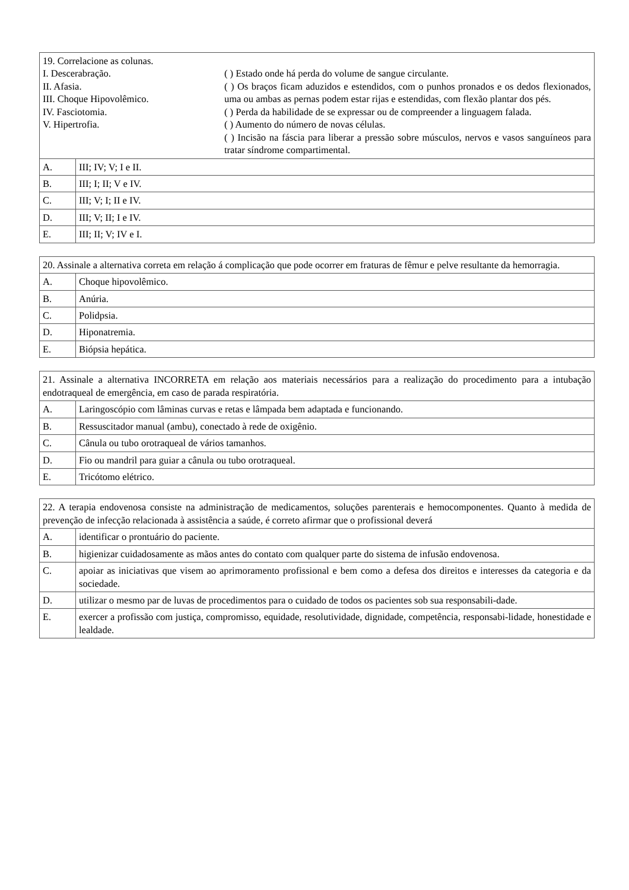| 19. Correlacione as colunas. I. Descerabração. II. Afasia. III. Choque Hipovolêmico. IV. Fasciotomia. V. Hipertrofia. ( ) Estado onde há perda do volume de sangue circulante. ( ) Os braços ficam aduzidos e estendidos, com o punhos pronados e os dedos flexionados, uma ou ambas as pernas podem estar rijas e estendidas, com flexão plantar dos pés. ( ) Perda da habilidade de se expressar ou de compreender a linguagem falada. ( ) Aumento do número de novas células. ( ) Incisão na fáscia para liberar a pressão sobre músculos, nervos e vasos sanguíneos para tratar síndrome compartimental. | |
| A. | III; IV; V; I e II. |
| B. | III; I; II; V e IV. |
| C. | III; V; I; II e IV. |
| D. | III; V; II; I e IV. |
| E. | III; II; V; IV e I. |
| 20. Assinale a alternativa correta em relação á complicação que pode ocorrer em fraturas de fêmur e pelve resultante da hemorragia. | |
| A. | Choque hipovolêmico. |
| B. | Anúria. |
| C. | Polidpsia. |
| D. | Hiponatremia. |
| E. | Biópsia hepática. |
| 21. Assinale a alternativa INCORRETA em relação aos materiais necessários para a realização do procedimento para a intubação endotraqueal de emergência, em caso de parada respiratória. | |
| A. | Laringoscópio com lâminas curvas e retas e lâmpada bem adaptada e funcionando. |
| B. | Ressuscitador manual (ambu), conectado à rede de oxigênio. |
| C. | Cânula ou tubo orotraqueal de vários tamanhos. |
| D. | Fio ou mandril para guiar a cânula ou tubo orotraqueal. |
| E. | Tricótomo elétrico. |
| 22. A terapia endovenosa consiste na administração de medicamentos, soluções parenterais e hemocomponentes. Quanto à medida de prevenção de infecção relacionada à assistência a saúde, é correto afirmar que o profissional deverá | |
| A. | identificar o prontuário do paciente. |
| B. | higienizar cuidadosamente as mãos antes do contato com qualquer parte do sistema de infusão endovenosa. |
| C. | apoiar as iniciativas que visem ao aprimoramento profissional e bem como a defesa dos direitos e interesses da categoria e da sociedade. |
| D. | utilizar o mesmo par de luvas de procedimentos para o cuidado de todos os pacientes sob sua responsabili-dade. |
| E. | exercer a profissão com justiça, compromisso, equidade, resolutividade, dignidade, competência, responsabi-lidade, honestidade e lealdade. |